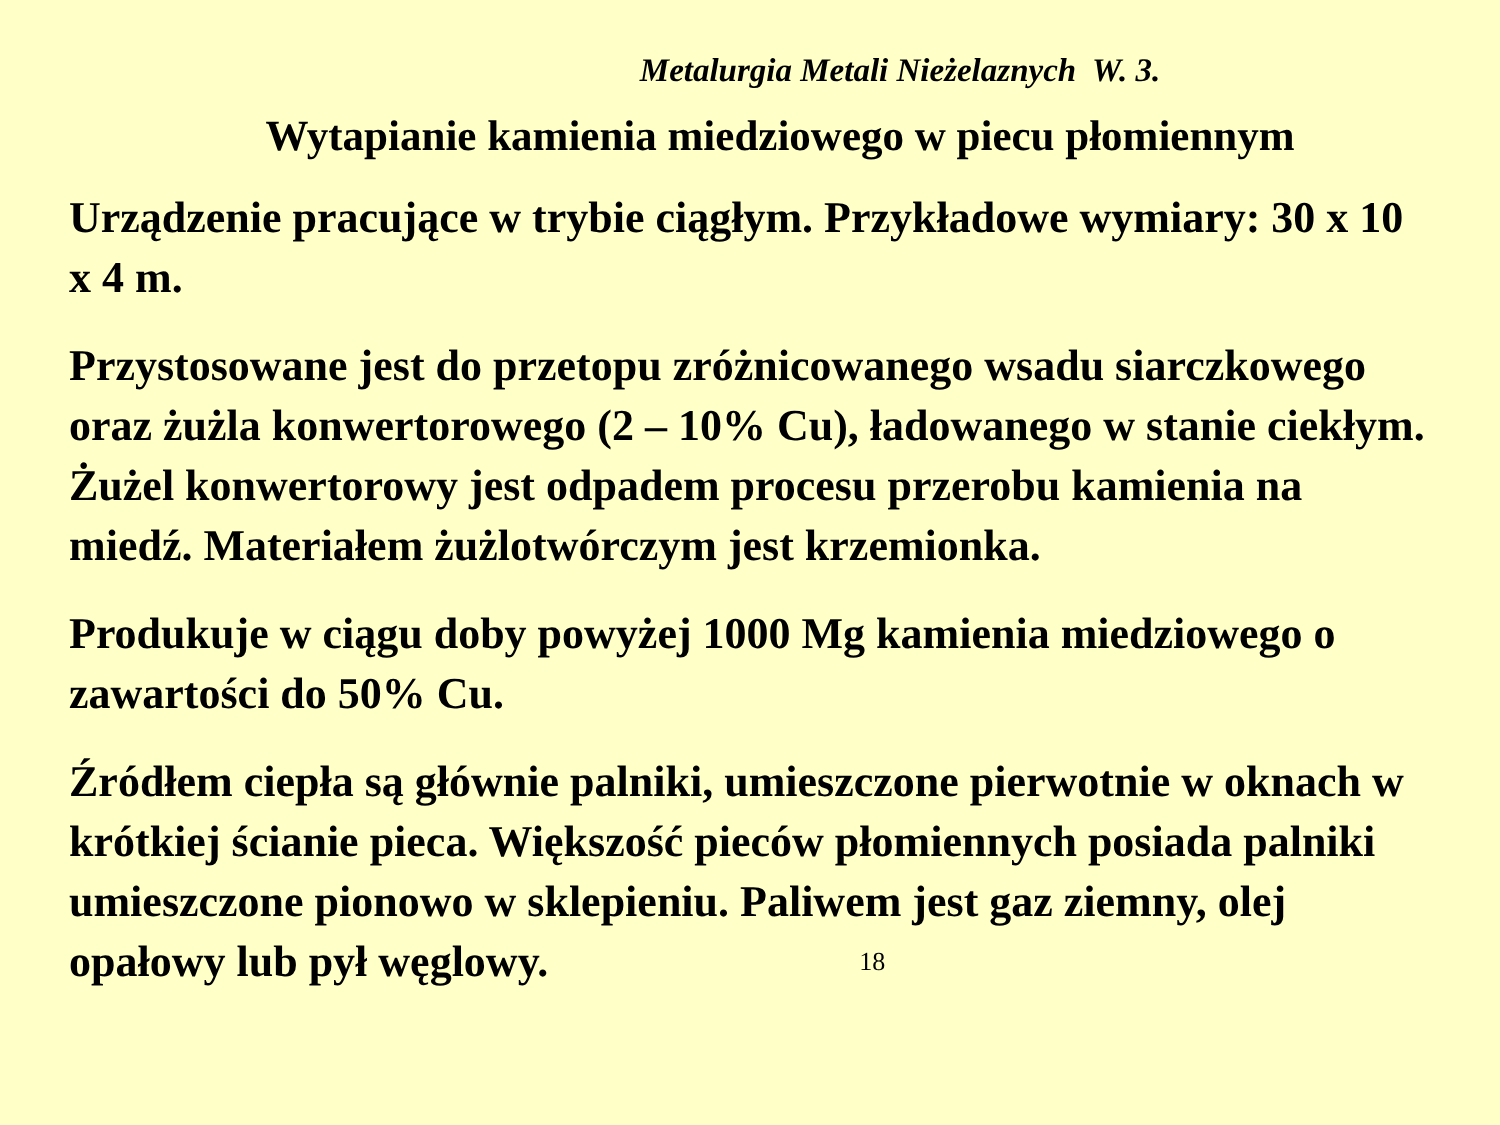Metalurgia Metali Nieżelaznych W. 3.
Wytapianie kamienia miedziowego w piecu płomiennym
Urządzenie pracujące w trybie ciągłym. Przykładowe wymiary: 30 x 10 x 4 m.
Przystosowane jest do przetopu zróżnicowanego wsadu siarczkowego oraz żużla konwertorowego (2 – 10% Cu), ładowanego w stanie ciekłym. Żużel konwertorowy jest odpadem procesu przerobu kamienia na miedź. Materiałem żużlotwórczym jest krzemionka.
Produkuje w ciągu doby powyżej 1000 Mg kamienia miedziowego o zawartości do 50% Cu.
Źródłem ciepła są głównie palniki, umieszczone pierwotnie w oknach w krótkiej ścianie pieca. Większość pieców płomiennych posiada palniki umieszczone pionowo w sklepieniu. Paliwem jest gaz ziemny, olej opałowy lub pył węglowy. 18